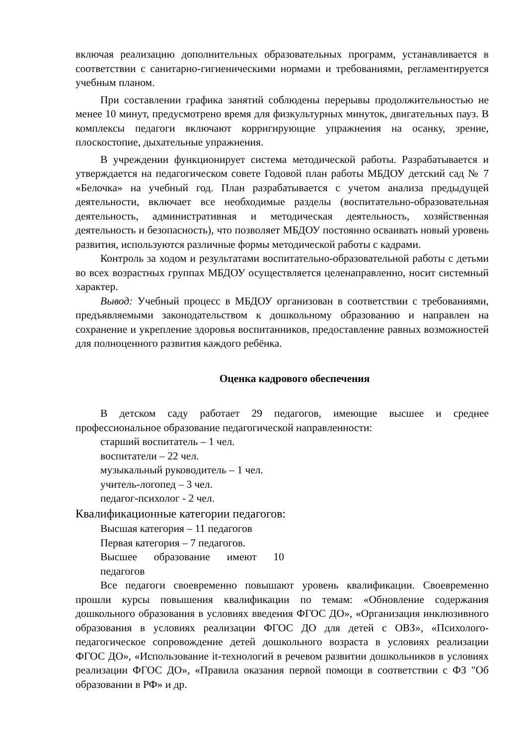включая реализацию дополнительных образовательных программ, устанавливается в соответствии с санитарно-гигиеническими нормами и требованиями, регламентируется учебным планом.
При составлении графика занятий соблюдены перерывы продолжительностью не менее 10 минут, предусмотрено время для физкультурных минуток, двигательных пауз. В комплексы педагоги включают корригирующие упражнения на осанку, зрение, плоскостопие, дыхательные упражнения.
В учреждении функционирует система методической работы. Разрабатывается и утверждается на педагогическом совете Годовой план работы МБДОУ детский сад № 7 «Белочка» на учебный год. План разрабатывается с учетом анализа предыдущей деятельности, включает все необходимые разделы (воспитательно-образовательная деятельность, административная и методическая деятельность, хозяйственная деятельность и безопасность), что позволяет МБДОУ постоянно осваивать новый уровень развития, используются различные формы методической работы с кадрами.
Контроль за ходом и результатами воспитательно-образовательной работы с детьми во всех возрастных группах МБДОУ осуществляется целенаправленно, носит системный характер.
Вывод: Учебный процесс в МБДОУ организован в соответствии с требованиями, предъявляемыми законодательством к дошкольному образованию и направлен на сохранение и укрепление здоровья воспитанников, предоставление равных возможностей для полноценного развития каждого ребёнка.
Оценка кадрового обеспечения
В детском саду работает 29 педагогов, имеющие высшее и среднее профессиональное образование педагогической направленности:
старший воспитатель – 1 чел.
воспитатели – 22 чел.
музыкальный руководитель – 1 чел.
учитель-логопед – 3 чел.
педагог-психолог - 2 чел.
Квалификационные категории педагогов:
Высшая категория – 11 педагогов
Первая категория – 7 педагогов.
Высшее образование имеют 10 педагогов
Все педагоги своевременно повышают уровень квалификации. Своевременно прошли курсы повышения квалификации по темам: «Обновление содержания дошкольного образования в условиях введения ФГОС ДО», «Организация инклюзивного образования в условиях реализации ФГОС ДО для детей с ОВЗ», «Психолого-педагогическое сопровождение детей дошкольного возраста в условиях реализации ФГОС ДО», «Использование it-технологий в речевом развитии дошкольников в условиях реализации ФГОС ДО», «Правила оказания первой помощи в соответствии с ФЗ "Об образовании в РФ» и др.